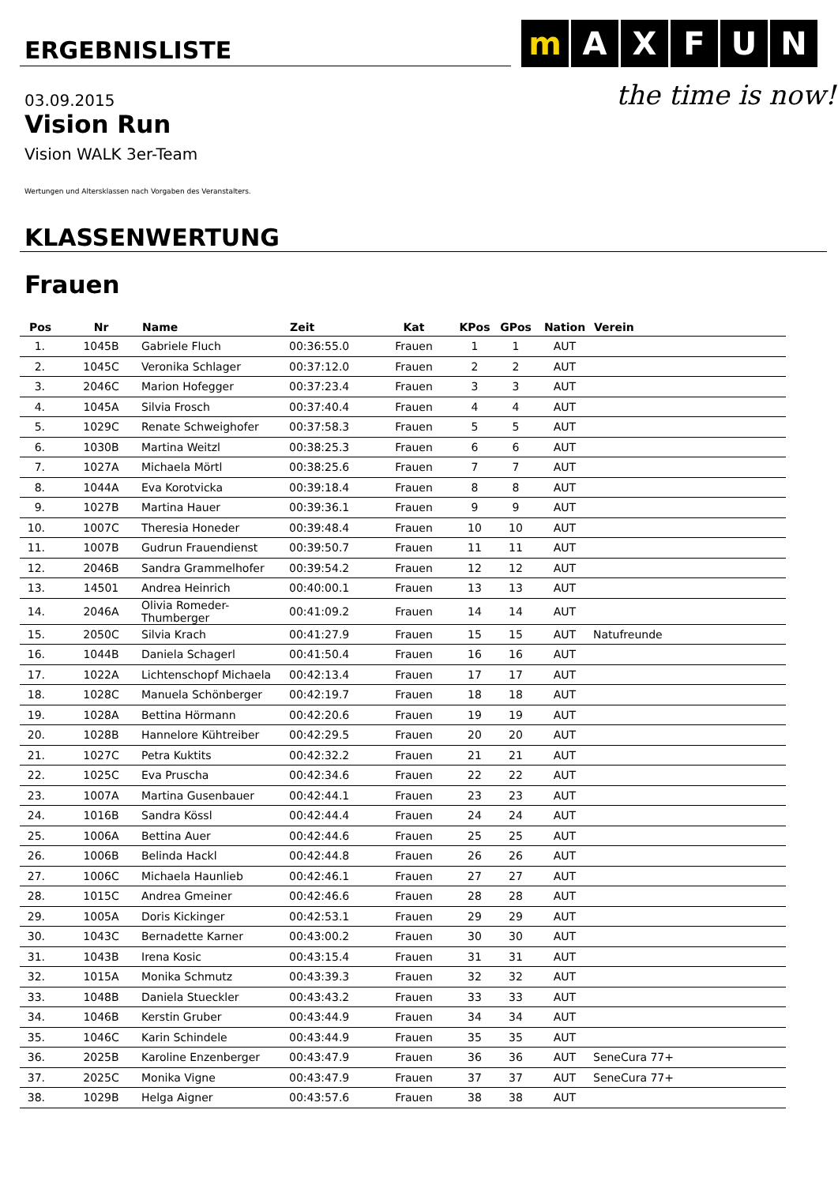ERGEBNISLISTE
m A X F U N
the time is now!
03.09.2015
Vision Run
Vision WALK 3er-Team
Wertungen und Altersklassen nach Vorgaben des Veranstalters.
KLASSENWERTUNG
Frauen
| Pos | Nr | Name | Zeit | Kat | KPos | GPos | Nation | Verein |
| --- | --- | --- | --- | --- | --- | --- | --- | --- |
| 1. | 1045B | Gabriele Fluch | 00:36:55.0 | Frauen | 1 | 1 | AUT | |
| 2. | 1045C | Veronika Schlager | 00:37:12.0 | Frauen | 2 | 2 | AUT | |
| 3. | 2046C | Marion Hofegger | 00:37:23.4 | Frauen | 3 | 3 | AUT | |
| 4. | 1045A | Silvia Frosch | 00:37:40.4 | Frauen | 4 | 4 | AUT | |
| 5. | 1029C | Renate Schweighofer | 00:37:58.3 | Frauen | 5 | 5 | AUT | |
| 6. | 1030B | Martina Weitzl | 00:38:25.3 | Frauen | 6 | 6 | AUT | |
| 7. | 1027A | Michaela Mörtl | 00:38:25.6 | Frauen | 7 | 7 | AUT | |
| 8. | 1044A | Eva Korotvicka | 00:39:18.4 | Frauen | 8 | 8 | AUT | |
| 9. | 1027B | Martina Hauer | 00:39:36.1 | Frauen | 9 | 9 | AUT | |
| 10. | 1007C | Theresia Honeder | 00:39:48.4 | Frauen | 10 | 10 | AUT | |
| 11. | 1007B | Gudrun Frauendienst | 00:39:50.7 | Frauen | 11 | 11 | AUT | |
| 12. | 2046B | Sandra Grammelhofer | 00:39:54.2 | Frauen | 12 | 12 | AUT | |
| 13. | 14501 | Andrea Heinrich | 00:40:00.1 | Frauen | 13 | 13 | AUT | |
| 14. | 2046A | Olivia Romeder-Thumberger | 00:41:09.2 | Frauen | 14 | 14 | AUT | |
| 15. | 2050C | Silvia Krach | 00:41:27.9 | Frauen | 15 | 15 | AUT | Natufreunde |
| 16. | 1044B | Daniela Schagerl | 00:41:50.4 | Frauen | 16 | 16 | AUT | |
| 17. | 1022A | Lichtenschopf Michaela | 00:42:13.4 | Frauen | 17 | 17 | AUT | |
| 18. | 1028C | Manuela Schönberger | 00:42:19.7 | Frauen | 18 | 18 | AUT | |
| 19. | 1028A | Bettina Hörmann | 00:42:20.6 | Frauen | 19 | 19 | AUT | |
| 20. | 1028B | Hannelore Kühtreiber | 00:42:29.5 | Frauen | 20 | 20 | AUT | |
| 21. | 1027C | Petra Kuktits | 00:42:32.2 | Frauen | 21 | 21 | AUT | |
| 22. | 1025C | Eva Pruscha | 00:42:34.6 | Frauen | 22 | 22 | AUT | |
| 23. | 1007A | Martina Gusenbauer | 00:42:44.1 | Frauen | 23 | 23 | AUT | |
| 24. | 1016B | Sandra Kössl | 00:42:44.4 | Frauen | 24 | 24 | AUT | |
| 25. | 1006A | Bettina Auer | 00:42:44.6 | Frauen | 25 | 25 | AUT | |
| 26. | 1006B | Belinda Hackl | 00:42:44.8 | Frauen | 26 | 26 | AUT | |
| 27. | 1006C | Michaela Haunlieb | 00:42:46.1 | Frauen | 27 | 27 | AUT | |
| 28. | 1015C | Andrea Gmeiner | 00:42:46.6 | Frauen | 28 | 28 | AUT | |
| 29. | 1005A | Doris Kickinger | 00:42:53.1 | Frauen | 29 | 29 | AUT | |
| 30. | 1043C | Bernadette Karner | 00:43:00.2 | Frauen | 30 | 30 | AUT | |
| 31. | 1043B | Irena Kosic | 00:43:15.4 | Frauen | 31 | 31 | AUT | |
| 32. | 1015A | Monika Schmutz | 00:43:39.3 | Frauen | 32 | 32 | AUT | |
| 33. | 1048B | Daniela Stueckler | 00:43:43.2 | Frauen | 33 | 33 | AUT | |
| 34. | 1046B | Kerstin Gruber | 00:43:44.9 | Frauen | 34 | 34 | AUT | |
| 35. | 1046C | Karin Schindele | 00:43:44.9 | Frauen | 35 | 35 | AUT | |
| 36. | 2025B | Karoline Enzenberger | 00:43:47.9 | Frauen | 36 | 36 | AUT | SeneCura 77+ |
| 37. | 2025C | Monika Vigne | 00:43:47.9 | Frauen | 37 | 37 | AUT | SeneCura 77+ |
| 38. | 1029B | Helga Aigner | 00:43:57.6 | Frauen | 38 | 38 | AUT | |